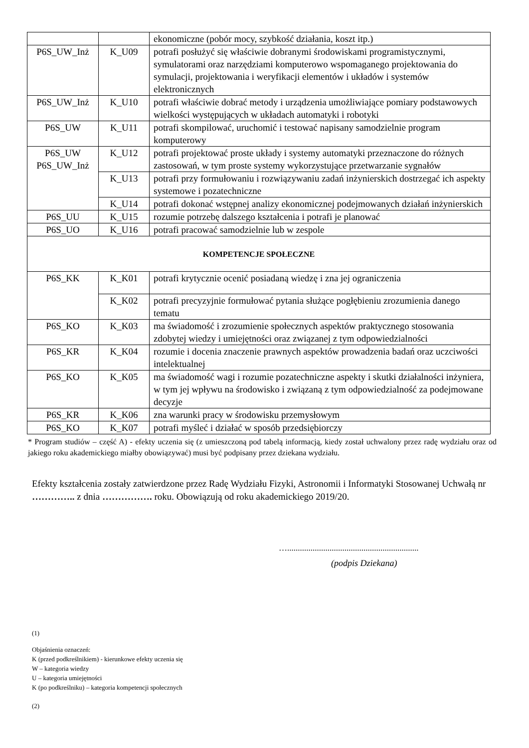| | | ekonomiczne (pobór mocy, szybkość działania, koszt itp.) |
| P6S_UW_Inż | K_U09 | potrafi posłużyć się właściwie dobranymi środowiskami programistycznymi, symulatorami oraz narzędziami komputerowo wspomaganego projektowania do symulacji, projektowania i weryfikacji elementów i układów i systemów elektronicznych |
| P6S_UW_Inż | K_U10 | potrafi właściwie dobrać metody i urządzenia umożliwiające pomiary podstawowych wielkości występujących w układach automatyki i robotyki |
| P6S_UW | K_U11 | potrafi skompilować, uruchomić i testować napisany samodzielnie program komputerowy |
| P6S_UW P6S_UW_Inż | K_U12 | potrafi projektować proste układy i systemy automatyki przeznaczone do różnych zastosowań, w tym proste systemy wykorzystujące przetwarzanie sygnałów |
| | K_U13 | potrafi przy formułowaniu i rozwiązywaniu zadań inżynierskich dostrzegać ich aspekty systemowe i pozatechniczne |
| | K_U14 | potrafi dokonać wstępnej analizy ekonomicznej podejmowanych działań inżynierskich |
| P6S_UU | K_U15 | rozumie potrzebę dalszego kształcenia i potrafi je planować |
| P6S_UO | K_U16 | potrafi pracować samodzielnie lub w zespole |
| KOMPETENCJE SPOŁECZNE | | |
| P6S_KK | K_K01 | potrafi krytycznie ocenić posiadaną wiedzę i zna jej ograniczenia |
| | K_K02 | potrafi precyzyjnie formułować pytania służące pogłębieniu zrozumienia danego tematu |
| P6S_KO | K_K03 | ma świadomość i zrozumienie społecznych aspektów praktycznego stosowania zdobytej wiedzy i umiejętności oraz związanej z tym odpowiedzialności |
| P6S_KR | K_K04 | rozumie i docenia znaczenie prawnych aspektów prowadzenia badań oraz uczciwości intelektualnej |
| P6S_KO | K_K05 | ma świadomość wagi i rozumie pozatechniczne aspekty i skutki działalności inżyniera, w tym jej wpływu na środowisko i związaną z tym odpowiedzialność za podejmowane decyzje |
| P6S_KR | K_K06 | zna warunki pracy w środowisku przemysłowym |
| P6S_KO | K_K07 | potrafi myśleć i działać w sposób przedsiębiorczy |
* Program studiów – część A) - efekty uczenia się (z umieszczoną pod tabelą informacją, kiedy został uchwalony przez radę wydziału oraz od jakiego roku akademickiego miałby obowiązywać) musi być podpisany przez dziekana wydziału.
Efekty kształcenia zostały zatwierdzone przez Radę Wydziału Fizyki, Astronomii i Informatyki Stosowanej Uchwałą nr ………….. z dnia ……………. roku. Obowiązują od roku akademickiego 2019/20.
…..............................................................
(podpis Dziekana)
(1)
Objaśnienia oznaczeń:
K (przed podkreślnikiem) - kierunkowe efekty uczenia się
W – kategoria wiedzy
U – kategoria umiejętności
K (po podkreślniku) – kategoria kompetencji społecznych
(2)